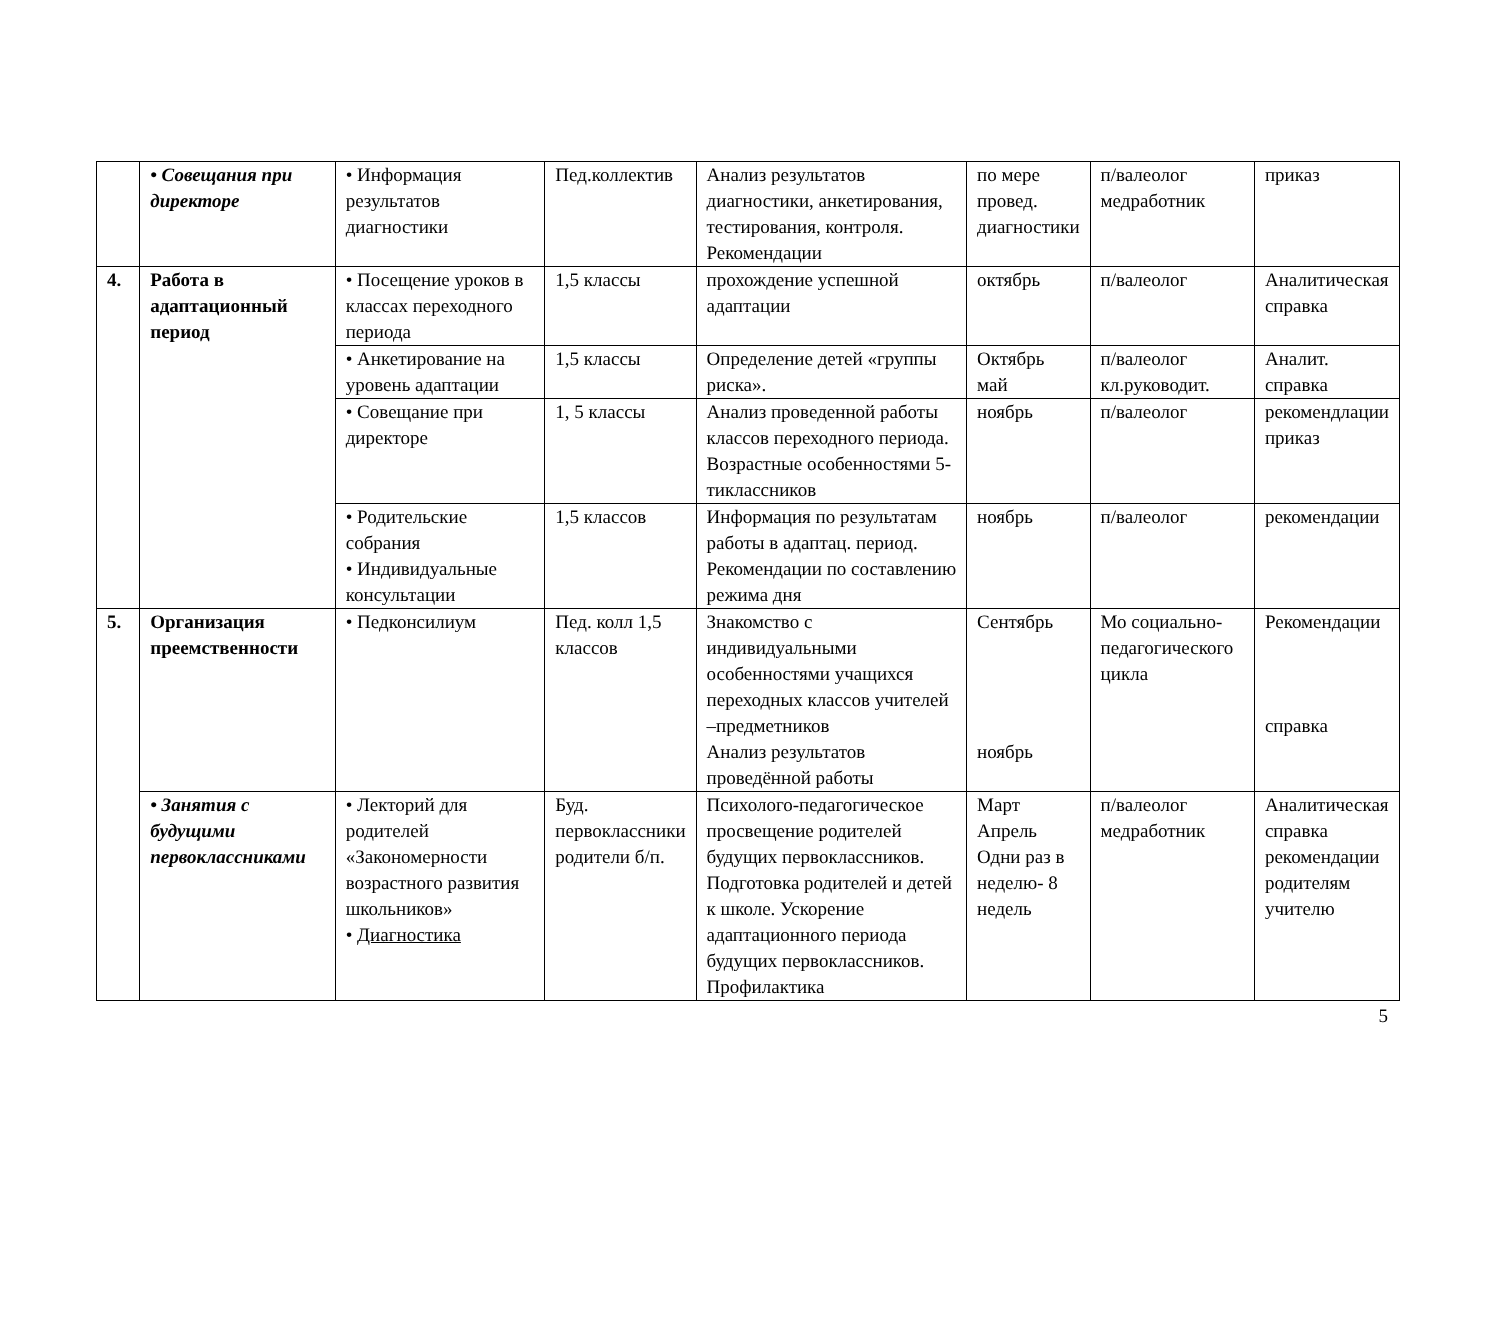| | • Совещания при директоре | • Информация результатов диагностики | Пед.коллектив | Анализ результатов диагностики, анкетирования, тестирования, контроля. Рекомендации | по мере провед. диагностики | п/валеолог медработник | приказ |
| 4. | Работа в адаптационный период | • Посещение уроков в классах переходного периода | 1,5 классы | прохождение успешной адаптации | октябрь | п/валеолог | Аналитическая справка |
| | | • Анкетирование на уровень адаптации | 1,5 классы | Определение детей «группы риска». | Октябрь май | п/валеолог кл.руководит. | Аналит. справка |
| | | • Совещание при директоре | 1, 5 классы | Анализ проведенной работы классов переходного периода. Возрастные особенностями 5-тиклассников | ноябрь | п/валеолог | рекомендлации приказ |
| | | • Родительские собрания • Индивидуальные консультации | 1,5 классов | Информация по результатам работы в адаптац. период. Рекомендации по составлению режима дня | ноябрь | п/валеолог | рекомендации |
| 5. | Организация преемственности | • Педконсилиум | Пед. колл 1,5 классов | Знакомство с индивидуальными особенностями учащихся переходных классов учителей –предметников Анализ результатов проведённой работы | Сентябрь ноябрь | Мо социально-педагогического цикла | Рекомендации справка |
| | • Занятия с будущими первоклассниками | • Лекторий для родителей «Закономерности возрастного развития школьников» • Диагностика | Буд. первоклассники родители б/п. | Психолого-педагогическое просвещение родителей будущих первоклассников. Подготовка родителей и детей к школе. Ускорение адаптационного периода будущих первоклассников. Профилактика | Март Апрель Одни раз в неделю- 8 недель | п/валеолог медработник | Аналитическая справка рекомендации родителям учителю |
5